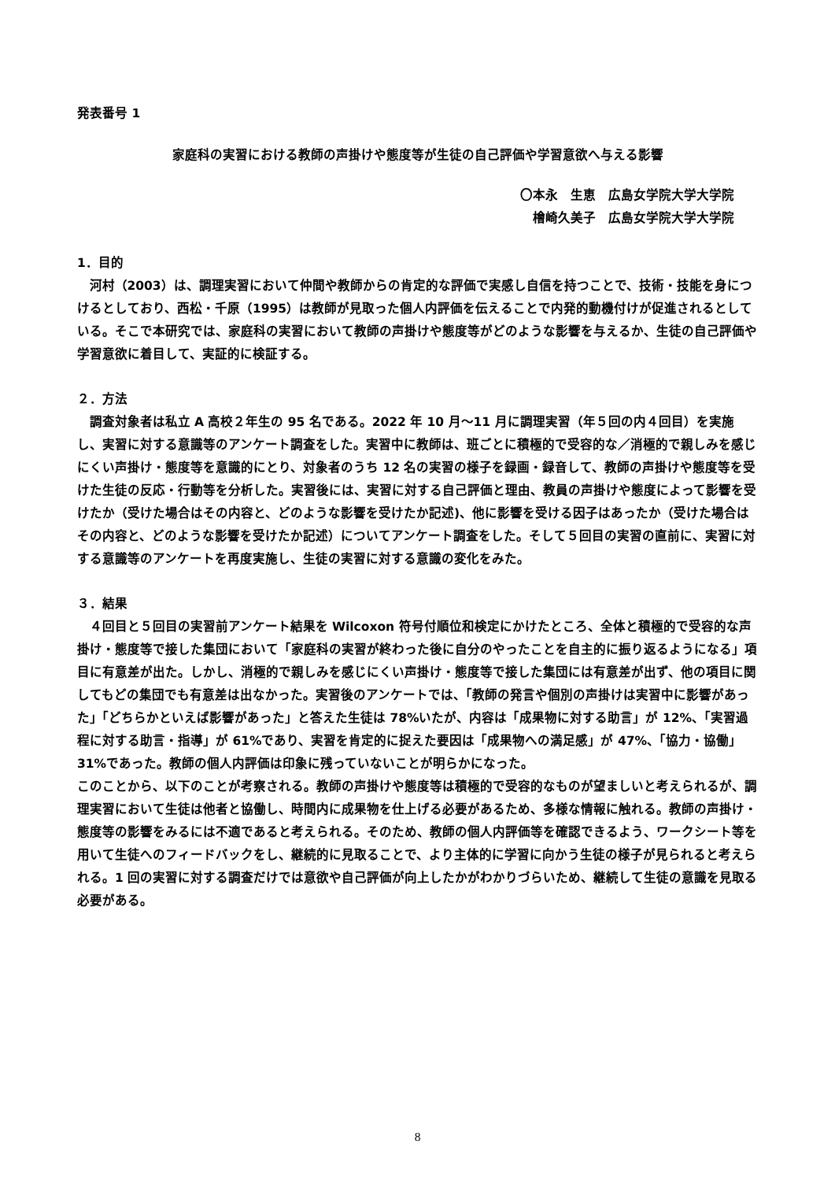発表番号 1
家庭科の実習における教師の声掛けや態度等が生徒の自己評価や学習意欲へ与える影響
〇本永　生恵　広島女学院大学大学院
檜崎久美子　広島女学院大学大学院
1．目的
河村（2003）は、調理実習において仲間や教師からの肯定的な評価で実感し自信を持つことで、技術・技能を身につけるとしており、西松・千原（1995）は教師が見取った個人内評価を伝えることで内発的動機付けが促進されるとしている。そこで本研究では、家庭科の実習において教師の声掛けや態度等がどのような影響を与えるか、生徒の自己評価や学習意欲に着目して、実証的に検証する。
２．方法
調査対象者は私立 A 高校２年生の 95 名である。2022 年 10 月～11 月に調理実習（年５回の内４回目）を実施し、実習に対する意識等のアンケート調査をした。実習中に教師は、班ごとに積極的で受容的な／消極的で親しみを感じにくい声掛け・態度等を意識的にとり、対象者のうち 12 名の実習の様子を録画・録音して、教師の声掛けや態度等を受けた生徒の反応・行動等を分析した。実習後には、実習に対する自己評価と理由、教員の声掛けや態度によって影響を受けたか（受けた場合はその内容と、どのような影響を受けたか記述)、他に影響を受ける因子はあったか（受けた場合はその内容と、どのような影響を受けたか記述）についてアンケート調査をした。そして５回目の実習の直前に、実習に対する意識等のアンケートを再度実施し、生徒の実習に対する意識の変化をみた。
３．結果
４回目と５回目の実習前アンケート結果を Wilcoxon 符号付順位和検定にかけたところ、全体と積極的で受容的な声掛け・態度等で接した集団において「家庭科の実習が終わった後に自分のやったことを自主的に振り返るようになる」項目に有意差が出た。しかし、消極的で親しみを感じにくい声掛け・態度等で接した集団には有意差が出ず、他の項目に関してもどの集団でも有意差は出なかった。実習後のアンケートでは、「教師の発言や個別の声掛けは実習中に影響があった」「どちらかといえば影響があった」と答えた生徒は 78%いたが、内容は「成果物に対する助言」が 12%、「実習過程に対する助言・指導」が 61%であり、実習を肯定的に捉えた要因は「成果物への満足感」が 47%、「協力・協働」31%であった。教師の個人内評価は印象に残っていないことが明らかになった。
このことから、以下のことが考察される。教師の声掛けや態度等は積極的で受容的なものが望ましいと考えられるが、調理実習において生徒は他者と協働し、時間内に成果物を仕上げる必要があるため、多様な情報に触れる。教師の声掛け・態度等の影響をみるには不適であると考えられる。そのため、教師の個人内評価等を確認できるよう、ワークシート等を用いて生徒へのフィードバックをし、継続的に見取ることで、より主体的に学習に向かう生徒の様子が見られると考えられる。1 回の実習に対する調査だけでは意欲や自己評価が向上したかがわかりづらいため、継続して生徒の意識を見取る必要がある。
8